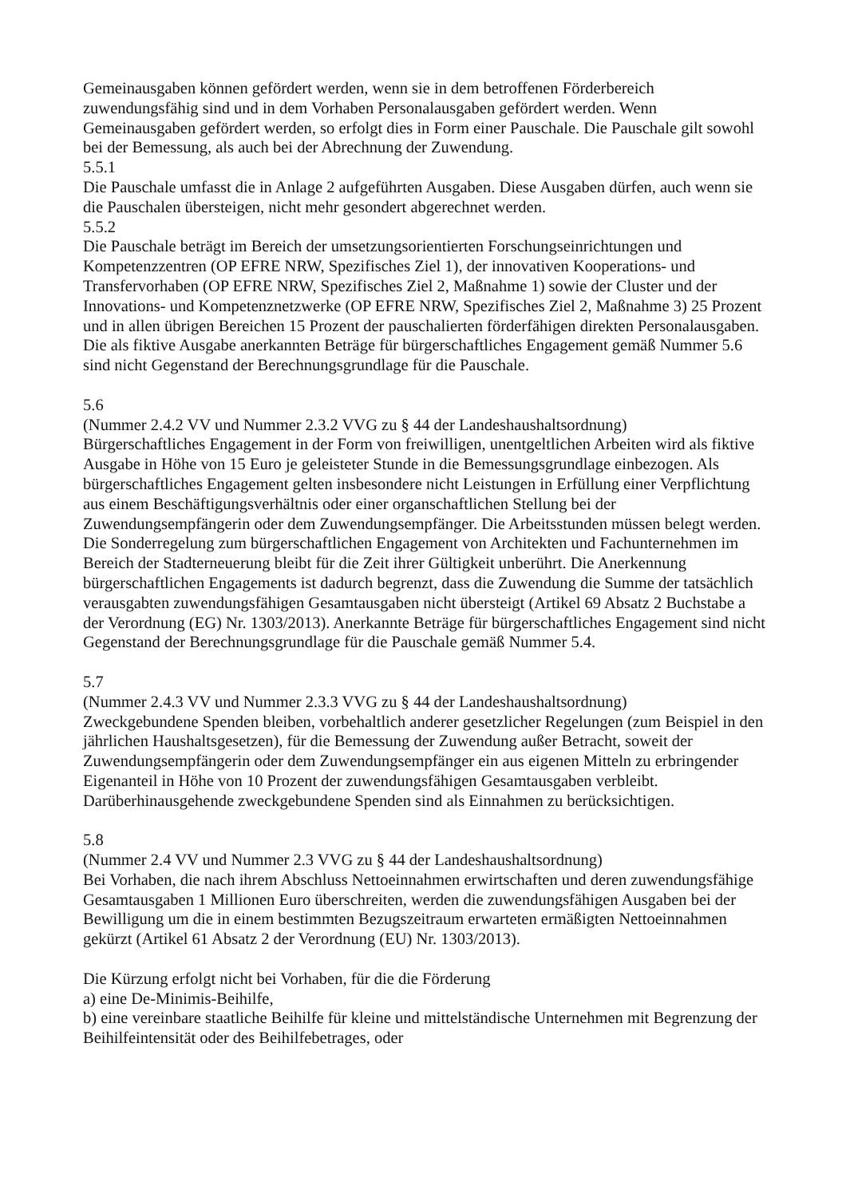Gemeinausgaben können gefördert werden, wenn sie in dem betroffenen Förderbereich zuwendungsfähig sind und in dem Vorhaben Personalausgaben gefördert werden. Wenn Gemeinausgaben gefördert werden, so erfolgt dies in Form einer Pauschale. Die Pauschale gilt sowohl bei der Bemessung, als auch bei der Abrechnung der Zuwendung.
5.5.1
Die Pauschale umfasst die in Anlage 2 aufgeführten Ausgaben. Diese Ausgaben dürfen, auch wenn sie die Pauschalen übersteigen, nicht mehr gesondert abgerechnet werden.
5.5.2
Die Pauschale beträgt im Bereich der umsetzungsorientierten Forschungseinrichtungen und Kompetenzzentren (OP EFRE NRW, Spezifisches Ziel 1), der innovativen Kooperations- und Transfervorhaben (OP EFRE NRW, Spezifisches Ziel 2, Maßnahme 1) sowie der Cluster und der Innovations- und Kompetenznetzwerke (OP EFRE NRW, Spezifisches Ziel 2, Maßnahme 3) 25 Prozent und in allen übrigen Bereichen 15 Prozent der pauschalierten förderfähigen direkten Personalausgaben. Die als fiktive Ausgabe anerkannten Beträge für bürgerschaftliches Engagement gemäß Nummer 5.6 sind nicht Gegenstand der Berechnungsgrundlage für die Pauschale.
5.6
(Nummer 2.4.2 VV und Nummer 2.3.2 VVG zu § 44 der Landeshaushaltsordnung)
Bürgerschaftliches Engagement in der Form von freiwilligen, unentgeltlichen Arbeiten wird als fiktive Ausgabe in Höhe von 15 Euro je geleisteter Stunde in die Bemessungsgrundlage einbezogen. Als bürgerschaftliches Engagement gelten insbesondere nicht Leistungen in Erfüllung einer Verpflichtung aus einem Beschäftigungsverhältnis oder einer organschaftlichen Stellung bei der Zuwendungsempfängerin oder dem Zuwendungsempfänger. Die Arbeitsstunden müssen belegt werden. Die Sonderregelung zum bürgerschaftlichen Engagement von Architekten und Fachunternehmen im Bereich der Stadterneuerung bleibt für die Zeit ihrer Gültigkeit unberührt. Die Anerkennung bürgerschaftlichen Engagements ist dadurch begrenzt, dass die Zuwendung die Summe der tatsächlich verausgabten zuwendungsfähigen Gesamtausgaben nicht übersteigt (Artikel 69 Absatz 2 Buchstabe a der Verordnung (EG) Nr. 1303/2013). Anerkannte Beträge für bürgerschaftliches Engagement sind nicht Gegenstand der Berechnungsgrundlage für die Pauschale gemäß Nummer 5.4.
5.7
(Nummer 2.4.3 VV und Nummer 2.3.3 VVG zu § 44 der Landeshaushaltsordnung)
Zweckgebundene Spenden bleiben, vorbehaltlich anderer gesetzlicher Regelungen (zum Beispiel in den jährlichen Haushaltsgesetzen), für die Bemessung der Zuwendung außer Betracht, soweit der Zuwendungsempfängerin oder dem Zuwendungsempfänger ein aus eigenen Mitteln zu erbringender Eigenanteil in Höhe von 10 Prozent der zuwendungsfähigen Gesamtausgaben verbleibt. Darüberhinausgehende zweckgebundene Spenden sind als Einnahmen zu berücksichtigen.
5.8
(Nummer 2.4 VV und Nummer 2.3 VVG zu § 44 der Landeshaushaltsordnung)
Bei Vorhaben, die nach ihrem Abschluss Nettoeinnahmen erwirtschaften und deren zuwendungsfähige Gesamtausgaben 1 Millionen Euro überschreiten, werden die zuwendungsfähigen Ausgaben bei der Bewilligung um die in einem bestimmten Bezugszeitraum erwarteten ermäßigten Nettoeinnahmen gekürzt (Artikel 61 Absatz 2 der Verordnung (EU) Nr. 1303/2013).
Die Kürzung erfolgt nicht bei Vorhaben, für die die Förderung
a) eine De-Minimis-Beihilfe,
b) eine vereinbare staatliche Beihilfe für kleine und mittelständische Unternehmen mit Begrenzung der Beihilfeintensität oder des Beihilfebetrages, oder